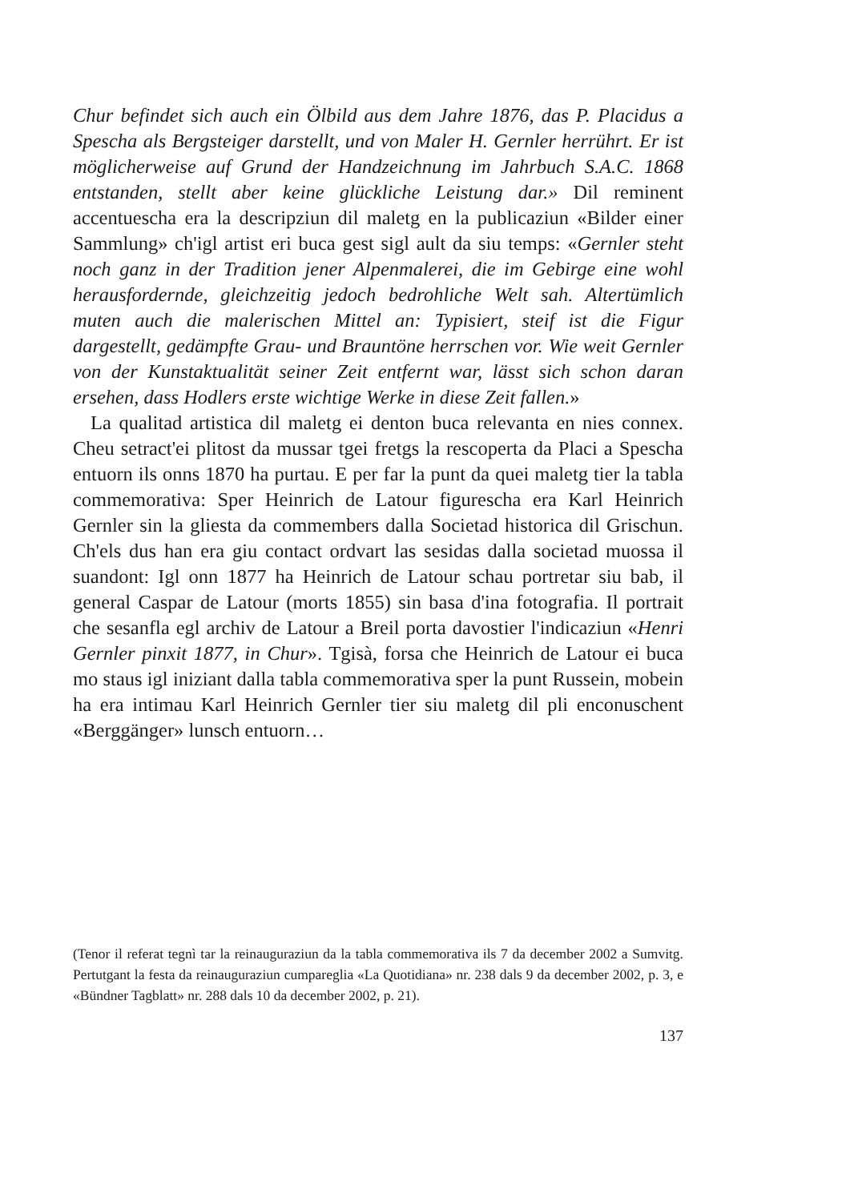Chur befindet sich auch ein Ölbild aus dem Jahre 1876, das P. Placidus a Spescha als Bergsteiger darstellt, und von Maler H. Gernler herrührt. Er ist möglicherweise auf Grund der Handzeichnung im Jahrbuch S.A.C. 1868 entstanden, stellt aber keine glückliche Leistung dar.» Dil reminent accentuescha era la descripziun dil maletg en la publicaziun «Bilder einer Sammlung» ch'igl artist eri buca gest sigl ault da siu temps: «Gernler steht noch ganz in der Tradition jener Alpenmalerei, die im Gebirge eine wohl herausfordernde, gleichzeitig jedoch bedrohliche Welt sah. Altertümlich muten auch die malerischen Mittel an: Typisiert, steif ist die Figur dargestellt, gedämpfte Grau- und Brauntöne herrschen vor. Wie weit Gernler von der Kunstaktualität seiner Zeit entfernt war, lässt sich schon daran ersehen, dass Hodlers erste wichtige Werke in diese Zeit fallen.»
La qualitad artistica dil maletg ei denton buca relevanta en nies connex. Cheu setract'ei plitost da mussar tgei fretgs la rescoperta da Placi a Spescha entuorn ils onns 1870 ha purtau. E per far la punt da quei maletg tier la tabla commemorativa: Sper Heinrich de Latour figurescha era Karl Heinrich Gernler sin la gliesta da commembers dalla Societad historica dil Grischun. Ch'els dus han era giu contact ordvart las sesidas dalla societad muossa il suandont: Igl onn 1877 ha Heinrich de Latour schau portretar siu bab, il general Caspar de Latour (morts 1855) sin basa d'ina fotografia. Il portrait che sesanfla egl archiv de Latour a Breil porta davostier l'indicaziun «Henri Gernler pinxit 1877, in Chur». Tgisà, forsa che Heinrich de Latour ei buca mo staus igl iniziant dalla tabla commemorativa sper la punt Russein, mobein ha era intimau Karl Heinrich Gernler tier siu maletg dil pli enconuschent «Berggänger» lunsch entuorn…
(Tenor il referat tegnì tar la reinauguraziun da la tabla commemorativa ils 7 da december 2002 a Sumvitg. Pertutgant la festa da reinauguraziun cumpareglia «La Quotidiana» nr. 238 dals 9 da december 2002, p. 3, e «Bündner Tagblatt» nr. 288 dals 10 da december 2002, p. 21).
137